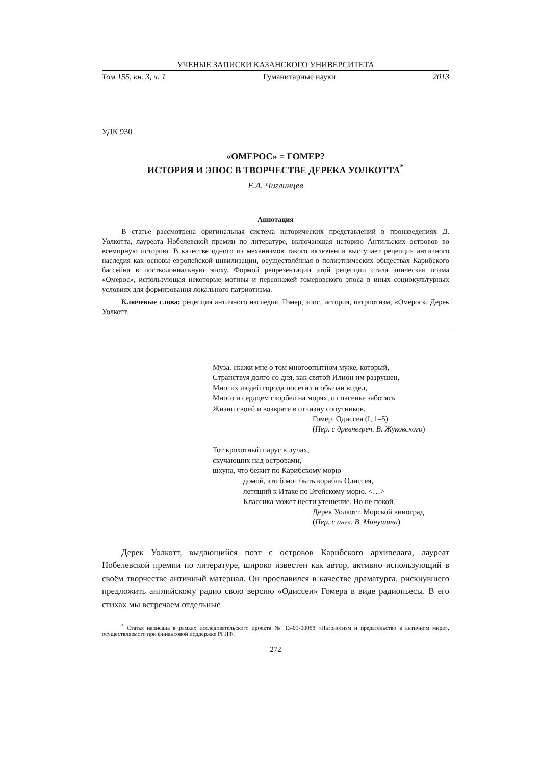УЧЕНЫЕ ЗАПИСКИ КАЗАНСКОГО УНИВЕРСИТЕТА
Том 155, кн. 3, ч. 1 Гуманитарные науки 2013
УДК 930
«ОМЕРОС» = ГОМЕР?
ИСТОРИЯ И ЭПОС В ТВОРЧЕСТВЕ ДЕРЕКА УОЛКОТТА<sup>*</sup>
Е.А. Чиглинцев
Аннотация
В статье рассмотрена оригинальная система исторических представлений в произведениях Д. Уолкотта, лауреата Нобелевской премии по литературе, включающая историю Антильских островов во всемирную историю. В качестве одного из механизмов такого включения выступает рецепция античного наследия как основы европейской цивилизации, осуществлённая в полиэтнических обществах Карибского бассейна в постколониальную эпоху. Формой репрезентации этой рецепции стала эпическая поэма «Омерос», использующая некоторые мотивы и персонажей гомеровского эпоса в иных социокультурных условиях для формирования локального патриотизма.
Ключевые слова: рецепция античного наследия, Гомер, эпос, история, патриотизм, «Омерос», Дерек Уолкотт.
Муза, скажи мне о том многоопытном муже, который,
Странствуя долго со дня, как святой Илион им разрушен,
Многих людей города посетил и обычаи видел,
Много и сердцем скорбел на морях, о спасенье заботясь
Жизни своей и возврате в отчизну сопутников.
Гомер. Одиссея (I, 1–5)
(Пер. с древнегреч. В. Жуковского)
Тот крохотный парус в лучах,
скучающих над островами,
шхуна, что бежит по Карибскому морю
домой, это б мог быть корабль Одиссея,
летящий к Итаке по Эгейскому морю. <…>
Классика может нести утешение. Но не покой.
Дерек Уолкотт. Морской виноград
(Пер. с англ. В. Минушина)
Дерек Уолкотт, выдающийся поэт с островов Карибского архипелага, лауреат Нобелевской премии по литературе, широко известен как автор, активно использующий в своём творчестве античный материал. Он прославился в качестве драматурга, рискнувшего предложить английскому радио свою версию «Одиссеи» Гомера в виде радиопьесы. В его стихах мы встречаем отдельные
<sup>*</sup> Статья написана в рамках исследовательского проекта № 13-01-00088 «Патриотизм и предательство в античном мире», осуществляемого при финансовой поддержке РГНФ.
272